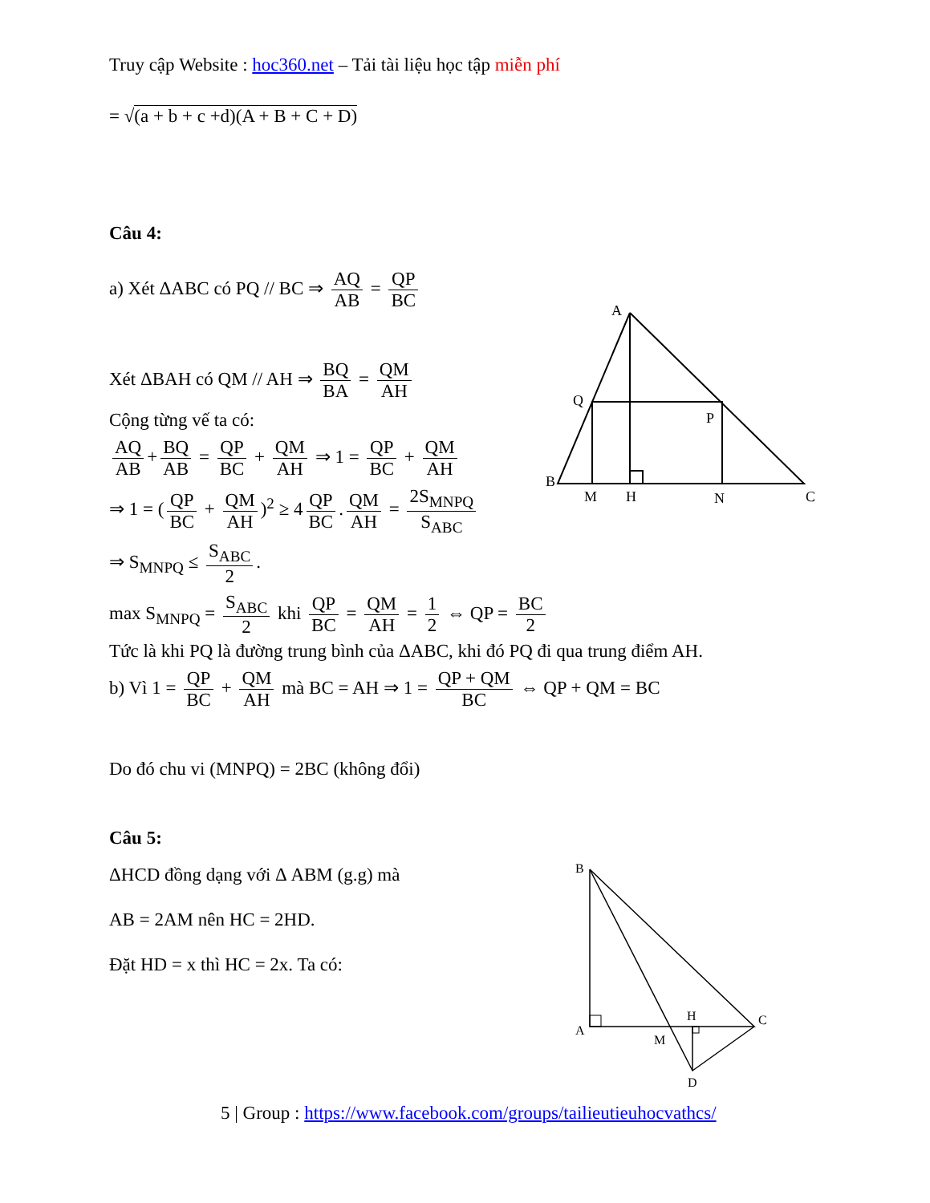Truy cập Website : hoc360.net – Tải tài liệu học tập miễn phí
= √(a + b + c +d)(A + B + C + D)
Câu 4:
A
B
C
Q
P
M
H
N
a) Xét ΔABC có PQ // BC ⇒ AQ AB = QP BC
Xét ΔBAH có QM // AH ⇒ BQ BA = QM AH
Cộng từng vế ta có:
AQ AB + BQ AB = QP BC + QM AH ⇒ 1 = QP BC + QM AH
⇒ 1 = (QP BC + QM AH)<sup>2</sup> ≥ 4 QP BC. QM AH = 2S<sub>MNPQ</sub> S<sub>ABC</sub>
⇒ S<sub>MNPQ</sub> ≤ S<sub>ABC</sub> 2.
max S<sub>MNPQ</sub> = S<sub>ABC</sub> 2 khi QP BC = QM AH = 1 2 ⇔ QP = BC 2
Tức là khi PQ là đường trung bình của ΔABC, khi đó PQ đi qua trung điểm AH.
b) Vì 1 = QP BC + QM AH mà BC = AH ⇒ 1 = QP + QM BC ⇔ QP + QM = BC
Do đó chu vi (MNPQ) = 2BC (không đổi)
Câu 5:
ΔHCD đồng dạng với Δ ABM (g.g) mà
AB = 2AM nên HC = 2HD.
Đặt HD = x thì HC = 2x. Ta có:
B
A
C
H
M
D
5 | Group : https://www.facebook.com/groups/tailieutieuhocvathcs/